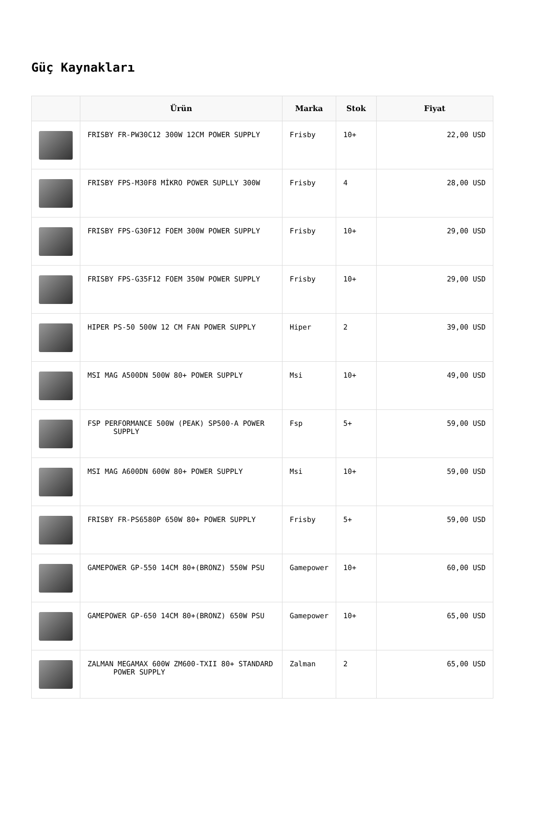Güç Kaynakları
| | Ürün | Marka | Stok | Fiyat |
| --- | --- | --- | --- | --- |
| | FRISBY FR-PW30C12 300W 12CM POWER SUPPLY | Frisby | 10+ | 22,00 USD |
| | FRISBY FPS-M30F8 MİKRO POWER SUPLLY 300W | Frisby | 4 | 28,00 USD |
| | FRISBY FPS-G30F12 FOEM 300W POWER SUPPLY | Frisby | 10+ | 29,00 USD |
| | FRISBY FPS-G35F12 FOEM 350W POWER SUPPLY | Frisby | 10+ | 29,00 USD |
| | HIPER PS-50 500W 12 CM FAN POWER SUPPLY | Hiper | 2 | 39,00 USD |
| | MSI MAG A500DN 500W 80+ POWER SUPPLY | Msi | 10+ | 49,00 USD |
| | FSP PERFORMANCE 500W (PEAK) SP500-A POWER SUPPLY | Fsp | 5+ | 59,00 USD |
| | MSI MAG A600DN 600W 80+ POWER SUPPLY | Msi | 10+ | 59,00 USD |
| | FRISBY FR-PS6580P 650W 80+ POWER SUPPLY | Frisby | 5+ | 59,00 USD |
| | GAMEPOWER GP-550 14CM 80+(BRONZ) 550W PSU | Gamepower | 10+ | 60,00 USD |
| | GAMEPOWER GP-650 14CM 80+(BRONZ) 650W PSU | Gamepower | 10+ | 65,00 USD |
| | ZALMAN MEGAMAX 600W ZM600-TXII 80+ STANDARD POWER SUPPLY | Zalman | 2 | 65,00 USD |